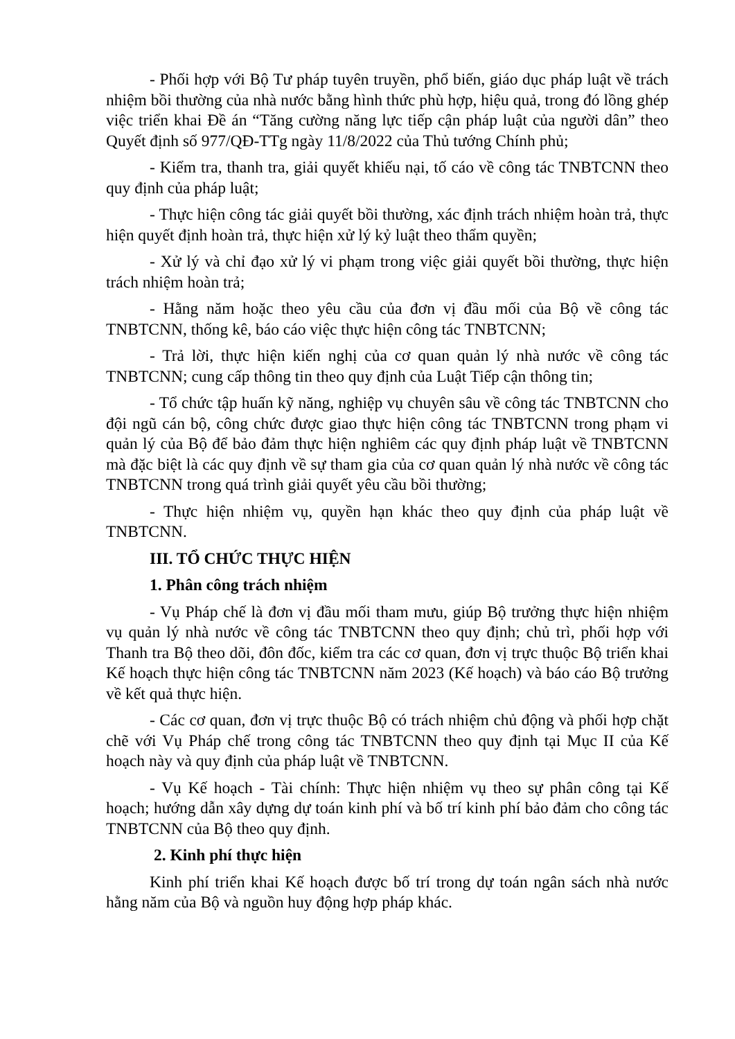- Phối hợp với Bộ Tư pháp tuyên truyền, phổ biến, giáo dục pháp luật về trách nhiệm bồi thường của nhà nước bằng hình thức phù hợp, hiệu quả, trong đó lồng ghép việc triển khai Đề án “Tăng cường năng lực tiếp cận pháp luật của người dân” theo Quyết định số 977/QĐ-TTg ngày 11/8/2022 của Thủ tướng Chính phủ;
- Kiểm tra, thanh tra, giải quyết khiếu nại, tố cáo về công tác TNBTCNN theo quy định của pháp luật;
- Thực hiện công tác giải quyết bồi thường, xác định trách nhiệm hoàn trả, thực hiện quyết định hoàn trả, thực hiện xử lý kỷ luật theo thẩm quyền;
- Xử lý và chỉ đạo xử lý vi phạm trong việc giải quyết bồi thường, thực hiện trách nhiệm hoàn trả;
- Hằng năm hoặc theo yêu cầu của đơn vị đầu mối của Bộ về công tác TNBTCNN, thống kê, báo cáo việc thực hiện công tác TNBTCNN;
- Trả lời, thực hiện kiến nghị của cơ quan quản lý nhà nước về công tác TNBTCNN; cung cấp thông tin theo quy định của Luật Tiếp cận thông tin;
- Tổ chức tập huấn kỹ năng, nghiệp vụ chuyên sâu về công tác TNBTCNN cho đội ngũ cán bộ, công chức được giao thực hiện công tác TNBTCNN trong phạm vi quản lý của Bộ để bảo đảm thực hiện nghiêm các quy định pháp luật về TNBTCNN mà đặc biệt là các quy định về sự tham gia của cơ quan quản lý nhà nước về công tác TNBTCNN trong quá trình giải quyết yêu cầu bồi thường;
- Thực hiện nhiệm vụ, quyền hạn khác theo quy định của pháp luật về TNBTCNN.
III. TỔ CHỨC THỰC HIỆN
1. Phân công trách nhiệm
- Vụ Pháp chế là đơn vị đầu mối tham mưu, giúp Bộ trưởng thực hiện nhiệm vụ quản lý nhà nước về công tác TNBTCNN theo quy định; chủ trì, phối hợp với Thanh tra Bộ theo dõi, đôn đốc, kiểm tra các cơ quan, đơn vị trực thuộc Bộ triển khai Kế hoạch thực hiện công tác TNBTCNN năm 2023 (Kế hoạch) và báo cáo Bộ trưởng về kết quả thực hiện.
- Các cơ quan, đơn vị trực thuộc Bộ có trách nhiệm chủ động và phối hợp chặt chẽ với Vụ Pháp chế trong công tác TNBTCNN theo quy định tại Mục II của Kế hoạch này và quy định của pháp luật về TNBTCNN.
- Vụ Kế hoạch - Tài chính: Thực hiện nhiệm vụ theo sự phân công tại Kế hoạch; hướng dẫn xây dựng dự toán kinh phí và bố trí kinh phí bảo đảm cho công tác TNBTCNN của Bộ theo quy định.
2. Kinh phí thực hiện
Kinh phí triển khai Kế hoạch được bố trí trong dự toán ngân sách nhà nước hằng năm của Bộ và nguồn huy động hợp pháp khác.